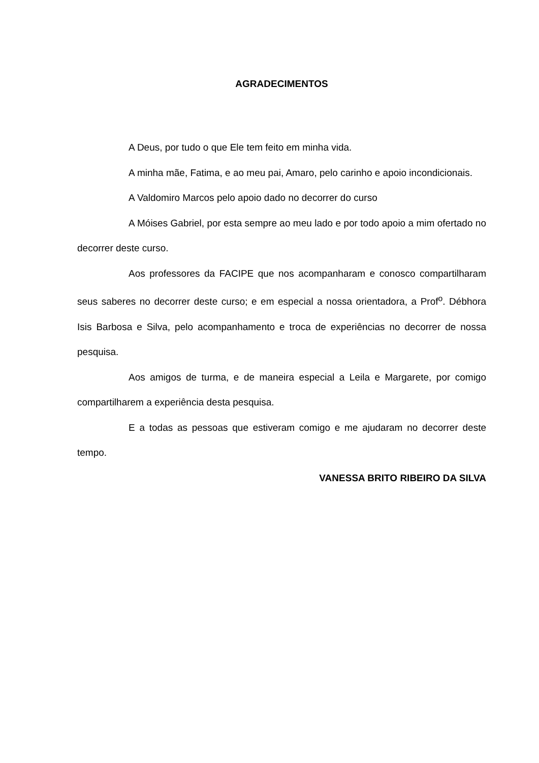AGRADECIMENTOS
A Deus, por tudo o que Ele tem feito em minha vida.
A minha mãe, Fatima, e ao meu pai, Amaro, pelo carinho e apoio incondicionais.
A Valdomiro Marcos pelo apoio dado no decorrer do curso
A Móises Gabriel, por esta sempre ao meu lado e por todo apoio a mim ofertado no decorrer deste curso.
Aos professores da FACIPE que nos acompanharam e conosco compartilharam seus saberes no decorrer deste curso; e em especial a nossa orientadora, a Prof<sup>o</sup>. Débhora Isis Barbosa e Silva, pelo acompanhamento e troca de experiências no decorrer de nossa pesquisa.
Aos amigos de turma, e de maneira especial a Leila e Margarete, por comigo compartilharem a experiência desta pesquisa.
E a todas as pessoas que estiveram comigo e me ajudaram no decorrer deste tempo.
VANESSA BRITO RIBEIRO DA SILVA